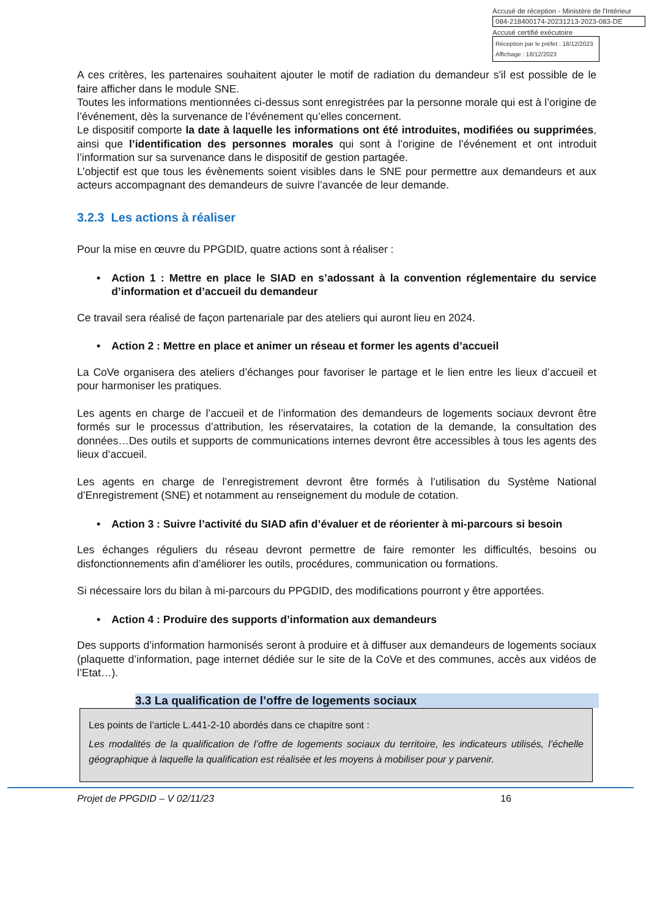Accusé de réception - Ministère de l'Intérieur
084-218400174-20231213-2023-083-DE
Accusé certifié exécutoire
Réception par le préfet : 18/12/2023
Affichage : 18/12/2023
A ces critères, les partenaires souhaitent ajouter le motif de radiation du demandeur s'il est possible de le faire afficher dans le module SNE.
Toutes les informations mentionnées ci-dessus sont enregistrées par la personne morale qui est à l’origine de l’événement, dès la survenance de l’événement qu’elles concernent.
Le dispositif comporte la date à laquelle les informations ont été introduites, modifiées ou supprimées, ainsi que l’identification des personnes morales qui sont à l’origine de l’événement et ont introduit l’information sur sa survenance dans le dispositif de gestion partagée.
L’objectif est que tous les évènements soient visibles dans le SNE pour permettre aux demandeurs et aux acteurs accompagnant des demandeurs de suivre l’avancée de leur demande.
3.2.3 Les actions à réaliser
Pour la mise en œuvre du PPGDID, quatre actions sont à réaliser :
• Action 1 : Mettre en place le SIAD en s’adossant à la convention réglementaire du service d’information et d’accueil du demandeur
Ce travail sera réalisé de façon partenariale par des ateliers qui auront lieu en 2024.
• Action 2 : Mettre en place et animer un réseau et former les agents d’accueil
La CoVe organisera des ateliers d’échanges pour favoriser le partage et le lien entre les lieux d’accueil et pour harmoniser les pratiques.
Les agents en charge de l’accueil et de l’information des demandeurs de logements sociaux devront être formés sur le processus d’attribution, les réservataires, la cotation de la demande, la consultation des données…Des outils et supports de communications internes devront être accessibles à tous les agents des lieux d’accueil.
Les agents en charge de l’enregistrement devront être formés à l’utilisation du Système National d’Enregistrement (SNE) et notamment au renseignement du module de cotation.
• Action 3 : Suivre l’activité du SIAD afin d’évaluer et de réorienter à mi-parcours si besoin
Les échanges réguliers du réseau devront permettre de faire remonter les difficultés, besoins ou disfonctionnements afin d’améliorer les outils, procédures, communication ou formations.
Si nécessaire lors du bilan à mi-parcours du PPGDID, des modifications pourront y être apportées.
• Action 4 : Produire des supports d’information aux demandeurs
Des supports d’information harmonisés seront à produire et à diffuser aux demandeurs de logements sociaux (plaquette d’information, page internet dédiée sur le site de la CoVe et des communes, accès aux vidéos de l’Etat…).
3.3 La qualification de l’offre de logements sociaux
Les points de l’article L.441-2-10 abordés dans ce chapitre sont :
Les modalités de la qualification de l’offre de logements sociaux du territoire, les indicateurs utilisés, l’échelle géographique à laquelle la qualification est réalisée et les moyens à mobiliser pour y parvenir.
Projet de PPGDID – V 02/11/23 16